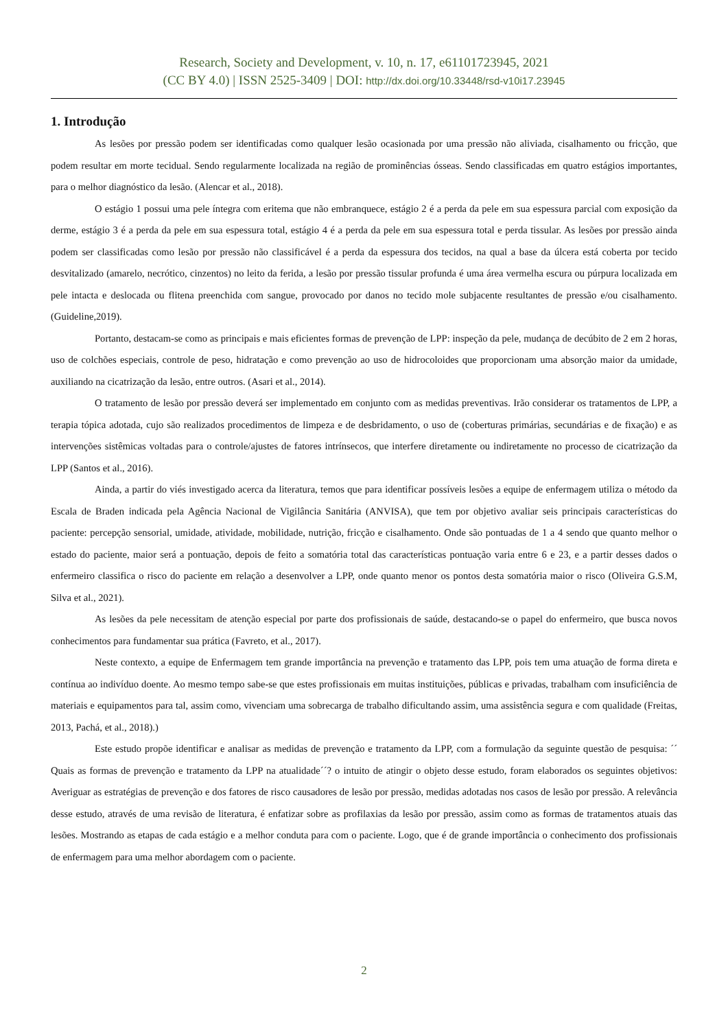Research, Society and Development, v. 10, n. 17, e61101723945, 2021
(CC BY 4.0) | ISSN 2525-3409 | DOI: http://dx.doi.org/10.33448/rsd-v10i17.23945
1. Introdução
As lesões por pressão podem ser identificadas como qualquer lesão ocasionada por uma pressão não aliviada, cisalhamento ou fricção, que podem resultar em morte tecidual. Sendo regularmente localizada na região de prominências ósseas. Sendo classificadas em quatro estágios importantes, para o melhor diagnóstico da lesão. (Alencar et al., 2018).
O estágio 1 possui uma pele íntegra com eritema que não embranquece, estágio 2 é a perda da pele em sua espessura parcial com exposição da derme, estágio 3 é a perda da pele em sua espessura total, estágio 4 é a perda da pele em sua espessura total e perda tissular. As lesões por pressão ainda podem ser classificadas como lesão por pressão não classificável é a perda da espessura dos tecidos, na qual a base da úlcera está coberta por tecido desvitalizado (amarelo, necrótico, cinzentos) no leito da ferida, a lesão por pressão tissular profunda é uma área vermelha escura ou púrpura localizada em pele intacta e deslocada ou flitena preenchida com sangue, provocado por danos no tecido mole subjacente resultantes de pressão e/ou cisalhamento. (Guideline,2019).
Portanto, destacam-se como as principais e mais eficientes formas de prevenção de LPP: inspeção da pele, mudança de decúbito de 2 em 2 horas, uso de colchões especiais, controle de peso, hidratação e como prevenção ao uso de hidrocoloides que proporcionam uma absorção maior da umidade, auxiliando na cicatrização da lesão, entre outros. (Asari et al., 2014).
O tratamento de lesão por pressão deverá ser implementado em conjunto com as medidas preventivas. Irão considerar os tratamentos de LPP, a terapia tópica adotada, cujo são realizados procedimentos de limpeza e de desbridamento, o uso de (coberturas primárias, secundárias e de fixação) e as intervenções sistêmicas voltadas para o controle/ajustes de fatores intrínsecos, que interfere diretamente ou indiretamente no processo de cicatrização da LPP (Santos et al., 2016).
Ainda, a partir do viés investigado acerca da literatura, temos que para identificar possíveis lesões a equipe de enfermagem utiliza o método da Escala de Braden indicada pela Agência Nacional de Vigilância Sanitária (ANVISA), que tem por objetivo avaliar seis principais características do paciente: percepção sensorial, umidade, atividade, mobilidade, nutrição, fricção e cisalhamento. Onde são pontuadas de 1 a 4 sendo que quanto melhor o estado do paciente, maior será a pontuação, depois de feito a somatória total das características pontuação varia entre 6 e 23, e a partir desses dados o enfermeiro classifica o risco do paciente em relação a desenvolver a LPP, onde quanto menor os pontos desta somatória maior o risco (Oliveira G.S.M, Silva et al., 2021).
As lesões da pele necessitam de atenção especial por parte dos profissionais de saúde, destacando-se o papel do enfermeiro, que busca novos conhecimentos para fundamentar sua prática (Favreto, et al., 2017).
Neste contexto, a equipe de Enfermagem tem grande importância na prevenção e tratamento das LPP, pois tem uma atuação de forma direta e contínua ao indivíduo doente. Ao mesmo tempo sabe-se que estes profissionais em muitas instituições, públicas e privadas, trabalham com insuficiência de materiais e equipamentos para tal, assim como, vivenciam uma sobrecarga de trabalho dificultando assim, uma assistência segura e com qualidade (Freitas, 2013, Pachá, et al., 2018).)
Este estudo propõe identificar e analisar as medidas de prevenção e tratamento da LPP, com a formulação da seguinte questão de pesquisa: ´´ Quais as formas de prevenção e tratamento da LPP na atualidade´´? o intuito de atingir o objeto desse estudo, foram elaborados os seguintes objetivos: Averiguar as estratégias de prevenção e dos fatores de risco causadores de lesão por pressão, medidas adotadas nos casos de lesão por pressão. A relevância desse estudo, através de uma revisão de literatura, é enfatizar sobre as profilaxias da lesão por pressão, assim como as formas de tratamentos atuais das lesões. Mostrando as etapas de cada estágio e a melhor conduta para com o paciente. Logo, que é de grande importância o conhecimento dos profissionais de enfermagem para uma melhor abordagem com o paciente.
2